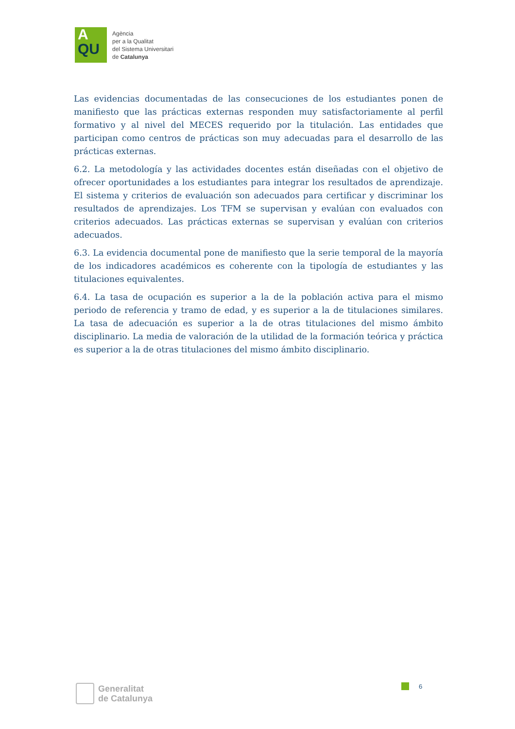A
QU
Agència
per a la Qualitat
del Sistema Universitari
de Catalunya
Las evidencias documentadas de las consecuciones de los estudiantes ponen de manifiesto que las prácticas externas responden muy satisfactoriamente al perfil formativo y al nivel del MECES requerido por la titulación. Las entidades que participan como centros de prácticas son muy adecuadas para el desarrollo de las prácticas externas.
6.2. La metodología y las actividades docentes están diseñadas con el objetivo de ofrecer oportunidades a los estudiantes para integrar los resultados de aprendizaje. El sistema y criterios de evaluación son adecuados para certificar y discriminar los resultados de aprendizajes. Los TFM se supervisan y evalúan con evaluados con criterios adecuados. Las prácticas externas se supervisan y evalúan con criterios adecuados.
6.3. La evidencia documental pone de manifiesto que la serie temporal de la mayoría de los indicadores académicos es coherente con la tipología de estudiantes y las titulaciones equivalentes.
6.4. La tasa de ocupación es superior a la de la población activa para el mismo periodo de referencia y tramo de edad, y es superior a la de titulaciones similares. La tasa de adecuación es superior a la de otras titulaciones del mismo ámbito disciplinario. La media de valoración de la utilidad de la formación teórica y práctica es superior a la de otras titulaciones del mismo ámbito disciplinario.
Generalitat
de Catalunya
6